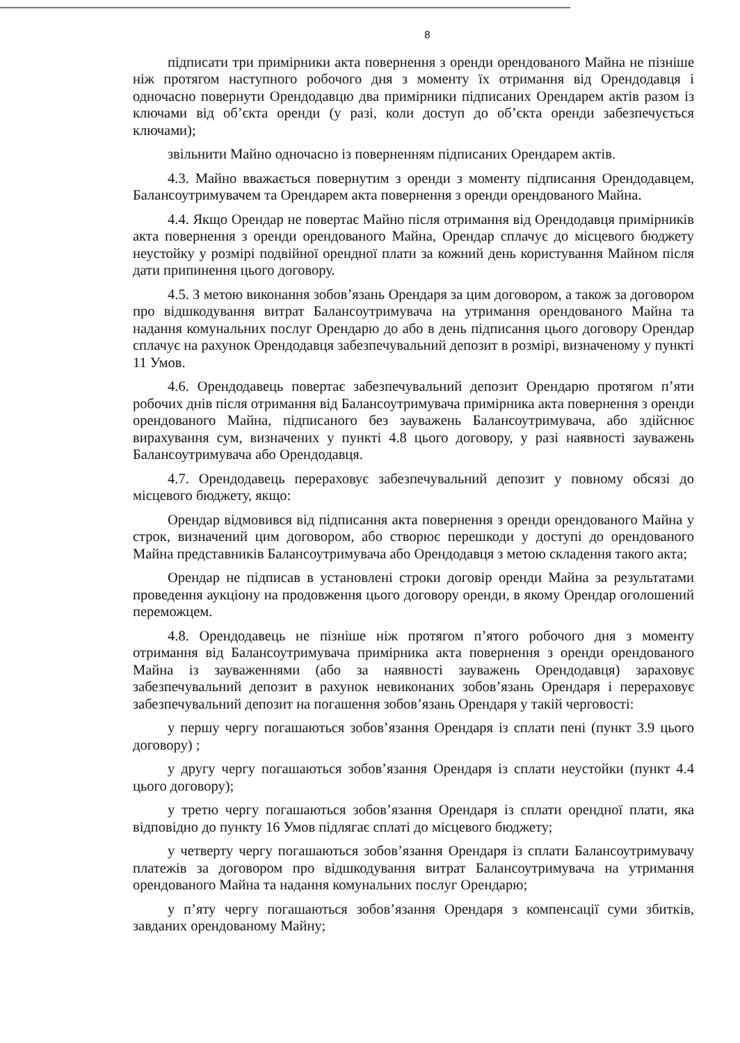8
підписати три примірники акта повернення з оренди орендованого Майна не пізніше ніж протягом наступного робочого дня з моменту їх отримання від Орендодавця і одночасно повернути Орендодавцю два примірники підписаних Орендарем актів разом із ключами від об’єкта оренди (у разі, коли доступ до об’єкта оренди забезпечується ключами);
звільнити Майно одночасно із поверненням підписаних Орендарем актів.
4.3. Майно вважається повернутим з оренди з моменту підписання Орендодавцем, Балансоутримувачем та Орендарем акта повернення з оренди орендованого Майна.
4.4. Якщо Орендар не повертає Майно після отримання від Орендодавця примірників акта повернення з оренди орендованого Майна, Орендар сплачує до місцевого бюджету неустойку у розмірі подвійної орендної плати за кожний день користування Майном після дати припинення цього договору.
4.5. З метою виконання зобов’язань Орендаря за цим договором, а також за договором про відшкодування витрат Балансоутримувача на утримання орендованого Майна та надання комунальних послуг Орендарю до або в день підписання цього договору Орендар сплачує на рахунок Орендодавця забезпечувальний депозит в розмірі, визначеному у пункті 11 Умов.
4.6. Орендодавець повертає забезпечувальний депозит Орендарю протягом п’яти робочих днів після отримання від Балансоутримувача примірника акта повернення з оренди орендованого Майна, підписаного без зауважень Балансоутримувача, або здійснює вирахування сум, визначених у пункті 4.8 цього договору, у разі наявності зауважень Балансоутримувача або Орендодавця.
4.7. Орендодавець перераховує забезпечувальний депозит у повному обсязі до місцевого бюджету, якщо:
Орендар відмовився від підписання акта повернення з оренди орендованого Майна у строк, визначений цим договором, або створює перешкоди у доступі до орендованого Майна представників Балансоутримувача або Орендодавця з метою складення такого акта;
Орендар не підписав в установлені строки договір оренди Майна за результатами проведення аукціону на продовження цього договору оренди, в якому Орендар оголошений переможцем.
4.8. Орендодавець не пізніше ніж протягом п’ятого робочого дня з моменту отримання від Балансоутримувача примірника акта повернення з оренди орендованого Майна із зауваженнями (або за наявності зауважень Орендодавця) зараховує забезпечувальний депозит в рахунок невиконаних зобов’язань Орендаря і перераховує забезпечувальний депозит на погашення зобов’язань Орендаря у такій черговості:
у першу чергу погашаються зобов’язання Орендаря із сплати пені (пункт 3.9 цього договору) ;
у другу чергу погашаються зобов’язання Орендаря із сплати неустойки (пункт 4.4 цього договору);
у третю чергу погашаються зобов’язання Орендаря із сплати орендної плати, яка відповідно до пункту 16 Умов підлягає сплаті до місцевого бюджету;
у четверту чергу погашаються зобов’язання Орендаря із сплати Балансоутримувачу платежів за договором про відшкодування витрат Балансоутримувача на утримання орендованого Майна та надання комунальних послуг Орендарю;
у п’яту чергу погашаються зобов’язання Орендаря з компенсації суми збитків, завданих орендованому Майну;